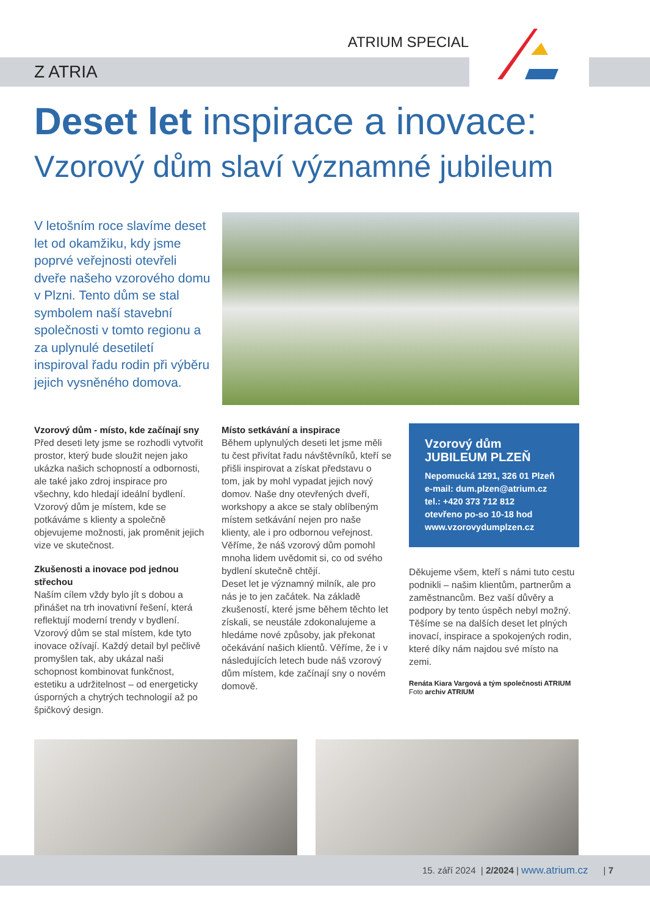ATRIUM SPECIAL
Z ATRIA
Deset let inspirace a inovace:
Vzorový dům slaví významné jubileum
V letošním roce slavíme deset let od okamžiku, kdy jsme poprvé veřejnosti otevřeli dveře našeho vzorového domu v Plzni. Tento dům se stal symbolem naší stavební společnosti v tomto regionu a za uplynulé desetiletí inspiroval řadu rodin při výběru jejich vysněného domova.
Vzorový dům - místo, kde začínají sny
Před deseti lety jsme se rozhodli vytvořit prostor, který bude sloužit nejen jako ukázka našich schopností a odbornosti, ale také jako zdroj inspirace pro všechny, kdo hledají ideální bydlení. Vzorový dům je místem, kde se potkáváme s klienty a společně objevujeme možnosti, jak proměnit jejich vize ve skutečnost.
Zkušenosti a inovace pod jednou střechou
Naším cílem vždy bylo jít s dobou a přinášet na trh inovativní řešení, která reflektují moderní trendy v bydlení. Vzorový dům se stal místem, kde tyto inovace ožívají. Každý detail byl pečlivě promyšlen tak, aby ukázal naši schopnost kombinovat funkčnost, estetiku a udržitelnost – od energeticky úsporných a chytrých technologií až po špičkový design.
Místo setkávání a inspirace
Během uplynulých deseti let jsme měli tu čest přivítat řadu návštěvníků, kteří se přišli inspirovat a získat představu o tom, jak by mohl vypadat jejich nový domov. Naše dny otevřených dveří, workshopy a akce se staly oblíbeným místem setkávání nejen pro naše klienty, ale i pro odbornou veřejnost. Věříme, že náš vzorový dům pomohl mnoha lidem uvědomit si, co od svého bydlení skutečně chtějí.
Deset let je významný milník, ale pro nás je to jen začátek. Na základě zkušeností, které jsme během těchto let získali, se neustále zdokonalujeme a hledáme nové způsoby, jak překonat očekávání našich klientů. Věříme, že i v následujících letech bude náš vzorový dům místem, kde začínají sny o novém domově.
Vzorový dům
JUBILEUM PLZEŇ
Nepomucká 1291, 326 01 Plzeň
e-mail: dum.plzen@atrium.cz
tel.: +420 373 712 812
otevřeno po-so 10-18 hod
www.vzorovydumplzen.cz
Děkujeme všem, kteří s námi tuto cestu podnikli – našim klientům, partnerům a zaměstnancům. Bez vaší důvěry a podpory by tento úspěch nebyl možný. Těšíme se na dalších deset let plných inovací, inspirace a spokojených rodin, které díky nám najdou své místo na zemi.
Renáta Kiara Vargová a tým společnosti ATRIUM
Foto archiv ATRIUM
15. září 2024 | 2/2024 | www.atrium.cz | 7